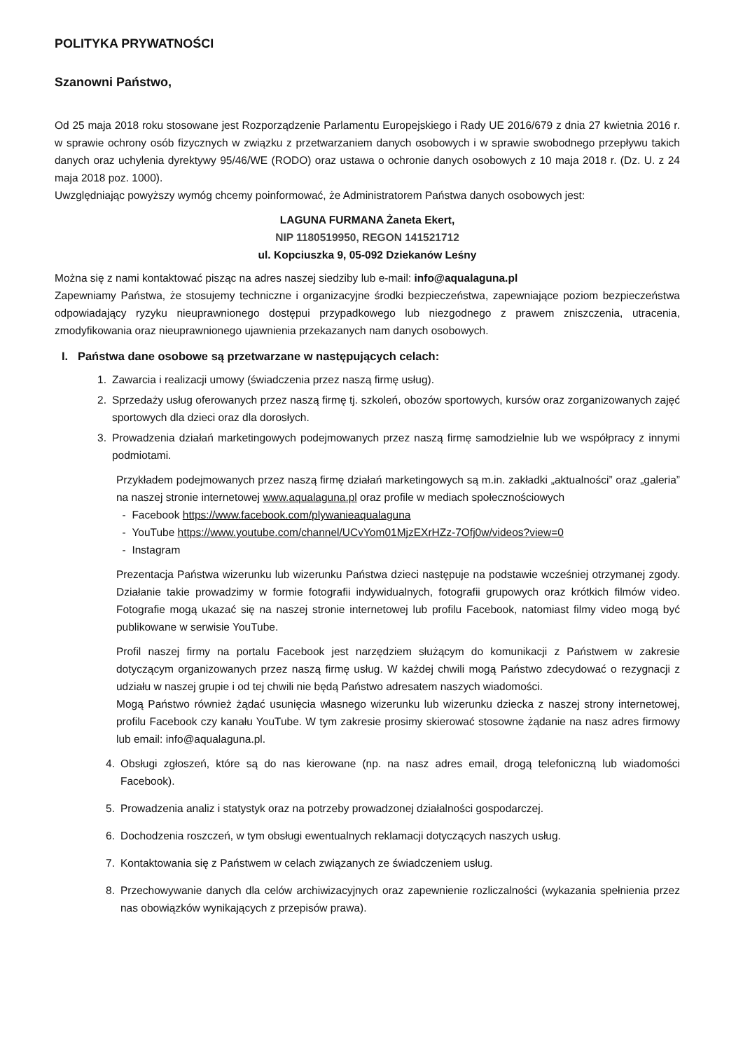POLITYKA PRYWATNOŚCI
Szanowni Państwo,
Od 25 maja 2018 roku stosowane jest Rozporządzenie Parlamentu Europejskiego i Rady UE 2016/679 z dnia 27 kwietnia 2016 r. w sprawie ochrony osób fizycznych w związku z przetwarzaniem danych osobowych i w sprawie swobodnego przepływu takich danych oraz uchylenia dyrektywy 95/46/WE (RODO) oraz ustawa o ochronie danych osobowych z 10 maja 2018 r. (Dz. U. z 24 maja 2018 poz. 1000).
Uwzględniając powyższy wymóg chcemy poinformować, że Administratorem Państwa danych osobowych jest:
LAGUNA FURMANA Żaneta Ekert,
NIP 1180519950, REGON 141521712
ul. Kopciuszka 9, 05-092 Dziekanów Leśny
Można się z nami kontaktować pisząc na adres naszej siedziby lub e-mail: info@aqualaguna.pl
Zapewniamy Państwa, że stosujemy techniczne i organizacyjne środki bezpieczeństwa, zapewniające poziom bezpieczeństwa odpowiadający ryzyku nieuprawnionego dostępui przypadkowego lub niezgodnego z prawem zniszczenia, utracenia, zmodyfikowania oraz nieuprawnionego ujawnienia przekazanych nam danych osobowych.
I. Państwa dane osobowe są przetwarzane w następujących celach:
1. Zawarcia i realizacji umowy (świadczenia przez naszą firmę usług).
2. Sprzedaży usług oferowanych przez naszą firmę tj. szkoleń, obozów sportowych, kursów oraz zorganizowanych zajęć sportowych dla dzieci oraz dla dorosłych.
3. Prowadzenia działań marketingowych podejmowanych przez naszą firmę samodzielnie lub we współpracy z innymi podmiotami.
Przykładem podejmowanych przez naszą firmę działań marketingowych są m.in. zakładki „aktualności” oraz „galeria” na naszej stronie internetowej www.aqualaguna.pl oraz profile w mediach społecznościowych
- Facebook https://www.facebook.com/plywanieaqualaguna
- YouTube https://www.youtube.com/channel/UCvYom01MjzEXrHZz-7Ofj0w/videos?view=0
- Instagram
Prezentacja Państwa wizerunku lub wizerunku Państwa dzieci następuje na podstawie wcześniej otrzymanej zgody. Działanie takie prowadzimy w formie fotografii indywidualnych, fotografii grupowych oraz krótkich filmów video. Fotografie mogą ukazać się na naszej stronie internetowej lub profilu Facebook, natomiast filmy video mogą być publikowane w serwisie YouTube.
Profil naszej firmy na portalu Facebook jest narzędziem służącym do komunikacji z Państwem w zakresie dotyczącym organizowanych przez naszą firmę usług. W każdej chwili mogą Państwo zdecydować o rezygnacji z udziału w naszej grupie i od tej chwili nie będą Państwo adresatem naszych wiadomości.
Mogą Państwo również żądać usunięcia własnego wizerunku lub wizerunku dziecka z naszej strony internetowej, profilu Facebook czy kanału YouTube. W tym zakresie prosimy skierować stosowne żądanie na nasz adres firmowy lub email: info@aqualaguna.pl.
4. Obsługi zgłoszeń, które są do nas kierowane (np. na nasz adres email, drogą telefoniczną lub wiadomości Facebook).
5. Prowadzenia analiz i statystyk oraz na potrzeby prowadzonej działalności gospodarczej.
6. Dochodzenia roszczeń, w tym obsługi ewentualnych reklamacji dotyczących naszych usług.
7. Kontaktowania się z Państwem w celach związanych ze świadczeniem usług.
8. Przechowywanie danych dla celów archiwizacyjnych oraz zapewnienie rozliczalności (wykazania spełnienia przez nas obowiązków wynikających z przepisów prawa).